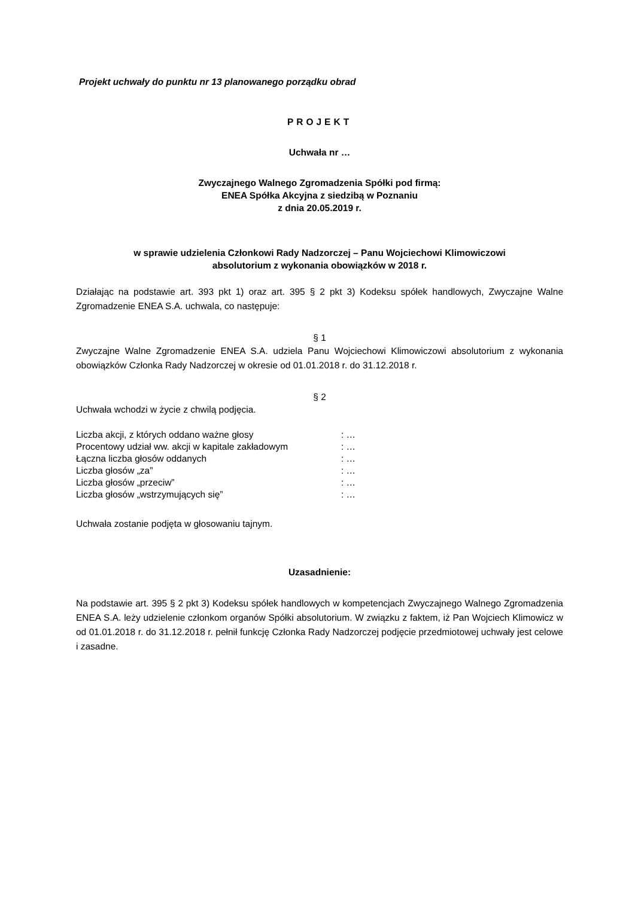Projekt uchwały do punktu nr 13 planowanego porządku obrad
PROJEKT
Uchwała nr …
Zwyczajnego Walnego Zgromadzenia Spółki pod firmą:
ENEA Spółka Akcyjna z siedzibą w Poznaniu
z dnia 20.05.2019 r.
w sprawie udzielenia Członkowi Rady Nadzorczej – Panu Wojciechowi Klimowiczowi
absolutorium z wykonania obowiązków w 2018 r.
Działając na podstawie art. 393 pkt 1) oraz art. 395 § 2 pkt 3) Kodeksu spółek handlowych, Zwyczajne Walne Zgromadzenie ENEA S.A. uchwala, co następuje:
§ 1
Zwyczajne Walne Zgromadzenie ENEA S.A. udziela Panu Wojciechowi Klimowiczowi absolutorium z wykonania obowiązków Członka Rady Nadzorczej w okresie od 01.01.2018 r. do 31.12.2018 r.
§ 2
Uchwała wchodzi w życie z chwilą podjęcia.
| Liczba akcji, z których oddano ważne głosy | : … |
| Procentowy udział ww. akcji w kapitale zakładowym | : … |
| Łączna liczba głosów oddanych | : … |
| Liczba głosów „za” | : … |
| Liczba głosów „przeciw” | : … |
| Liczba głosów „wstrzymujących się” | : … |
Uchwała zostanie podjęta w głosowaniu tajnym.
Uzasadnienie:
Na podstawie art. 395 § 2 pkt 3) Kodeksu spółek handlowych w kompetencjach Zwyczajnego Walnego Zgromadzenia ENEA S.A. leży udzielenie członkom organów Spółki absolutorium. W związku z faktem, iż Pan Wojciech Klimowicz w od 01.01.2018 r. do 31.12.2018 r. pełnił funkcję Członka Rady Nadzorczej podjęcie przedmiotowej uchwały jest celowe i zasadne.